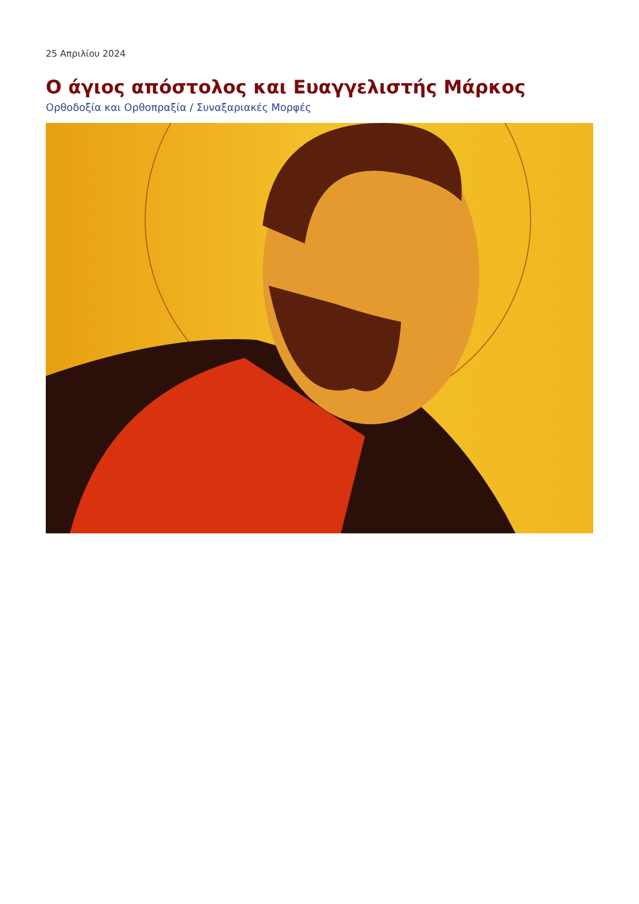25 Απριλίου 2024
Ο άγιος απόστολος και Ευαγγελιστής Μάρκος
Ορθοδοξία και Ορθοπραξία / Συναξαριακές Μορφές